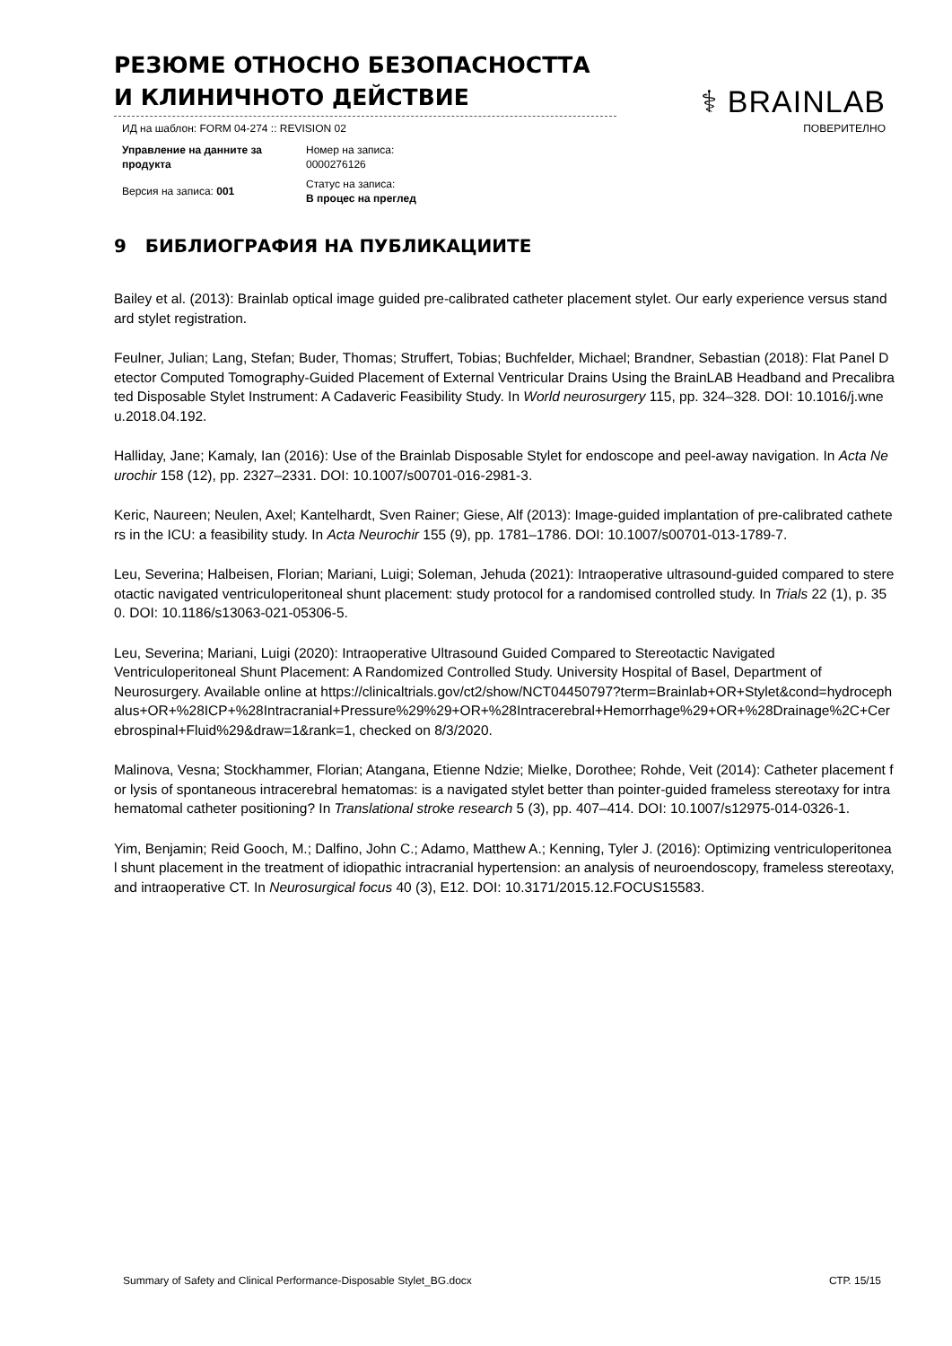РЕЗЮМЕ ОТНОСНО БЕЗОПАСНОСТТА И КЛИНИЧНОТО ДЕЙСТВИЕ
⚕ BRAINLAB
ИД на шаблон: FORM 04-274 :: REVISION 02 ПОВЕРИТЕЛНО
| Управление на данните за продукта | Номер на записа: 0000276126 |
| Версия на записа: 001 | Статус на записа: В процес на преглед |
9 БИБЛИОГРАФИЯ НА ПУБЛИКАЦИИТЕ
Bailey et al. (2013): Brainlab optical image guided pre-calibrated catheter placement stylet. Our early experience versus standard stylet registration.
Feulner, Julian; Lang, Stefan; Buder, Thomas; Struffert, Tobias; Buchfelder, Michael; Brandner, Sebastian (2018): Flat Panel Detector Computed Tomography-Guided Placement of External Ventricular Drains Using the BrainLAB Headband and Precalibrated Disposable Stylet Instrument: A Cadaveric Feasibility Study. In World neurosurgery 115, pp. 324–328. DOI: 10.1016/j.wneu.2018.04.192.
Halliday, Jane; Kamaly, Ian (2016): Use of the Brainlab Disposable Stylet for endoscope and peel-away navigation. In Acta Neurochir 158 (12), pp. 2327–2331. DOI: 10.1007/s00701-016-2981-3.
Keric, Naureen; Neulen, Axel; Kantelhardt, Sven Rainer; Giese, Alf (2013): Image-guided implantation of pre-calibrated catheters in the ICU: a feasibility study. In Acta Neurochir 155 (9), pp. 1781–1786. DOI: 10.1007/s00701-013-1789-7.
Leu, Severina; Halbeisen, Florian; Mariani, Luigi; Soleman, Jehuda (2021): Intraoperative ultrasound-guided compared to stereotactic navigated ventriculoperitoneal shunt placement: study protocol for a randomised controlled study. In Trials 22 (1), p. 350. DOI: 10.1186/s13063-021-05306-5.
Leu, Severina; Mariani, Luigi (2020): Intraoperative Ultrasound Guided Compared to Stereotactic Navigated Ventriculoperitoneal Shunt Placement: A Randomized Controlled Study. University Hospital of Basel, Department of Neurosurgery. Available online at https://clinicaltrials.gov/ct2/show/NCT04450797?term=Brainlab+OR+Stylet&cond=hydrocephalus+OR+%28ICP+%28Intracranial+Pressure%29%29+OR+%28Intracerebral+Hemorrhage%29+OR+%28Drainage%2C+Cerebrospinal+Fluid%29&draw=1&rank=1, checked on 8/3/2020.
Malinova, Vesna; Stockhammer, Florian; Atangana, Etienne Ndzie; Mielke, Dorothee; Rohde, Veit (2014): Catheter placement for lysis of spontaneous intracerebral hematomas: is a navigated stylet better than pointer-guided frameless stereotaxy for intrahematomal catheter positioning? In Translational stroke research 5 (3), pp. 407–414. DOI: 10.1007/s12975-014-0326-1.
Yim, Benjamin; Reid Gooch, M.; Dalfino, John C.; Adamo, Matthew A.; Kenning, Tyler J. (2016): Optimizing ventriculoperitoneal shunt placement in the treatment of idiopathic intracranial hypertension: an analysis of neuroendoscopy, frameless stereotaxy, and intraoperative CT. In Neurosurgical focus 40 (3), E12. DOI: 10.3171/2015.12.FOCUS15583.
Summary of Safety and Clinical Performance-Disposable Stylet_BG.docx СТР. 15/15